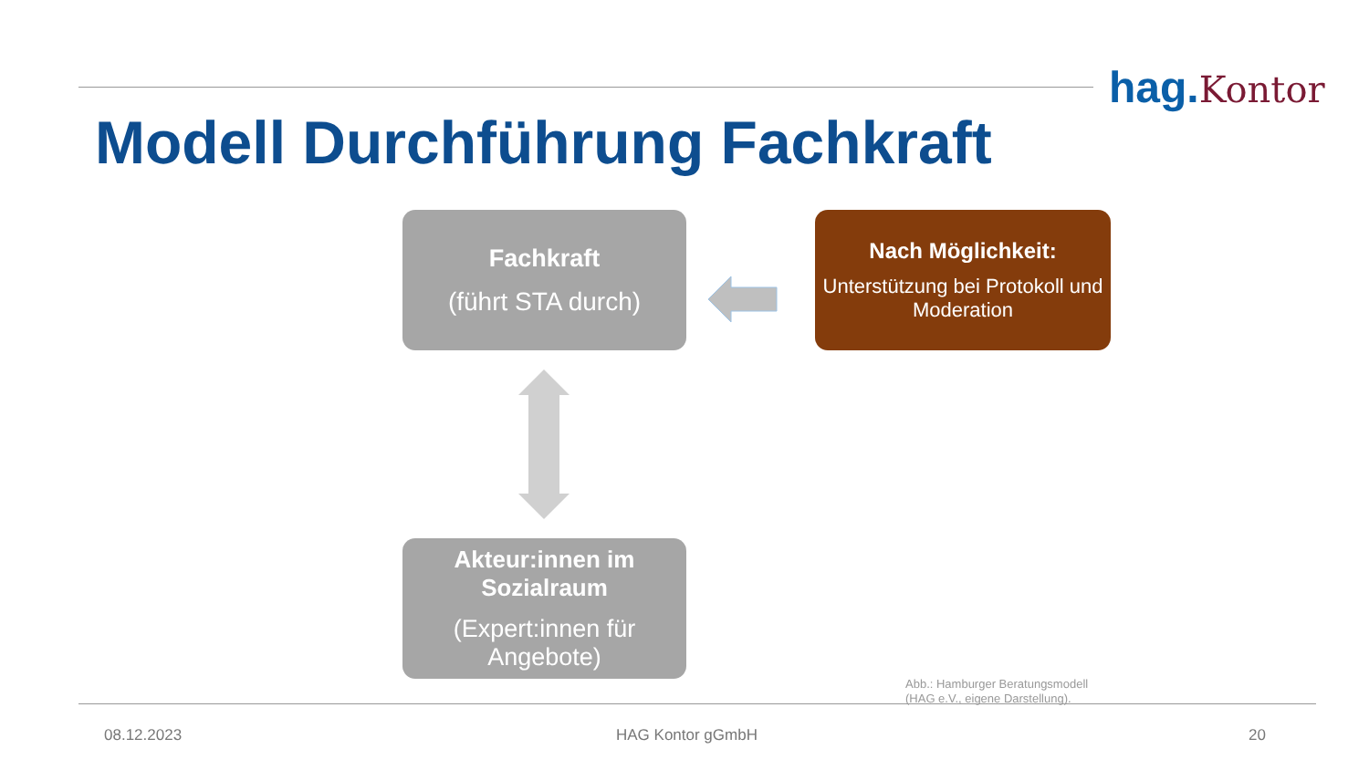hag. Kontor
Modell Durchführung Fachkraft
Fachkraft
(führt STA durch)
Nach Möglichkeit:
Unterstützung bei Protokoll und Moderation
Akteur:innen im Sozialraum
(Expert:innen für Angebote)
Abb.: Hamburger Beratungsmodell
(HAG e.V., eigene Darstellung).
08.12.2023 HAG Kontor gGmbH 20